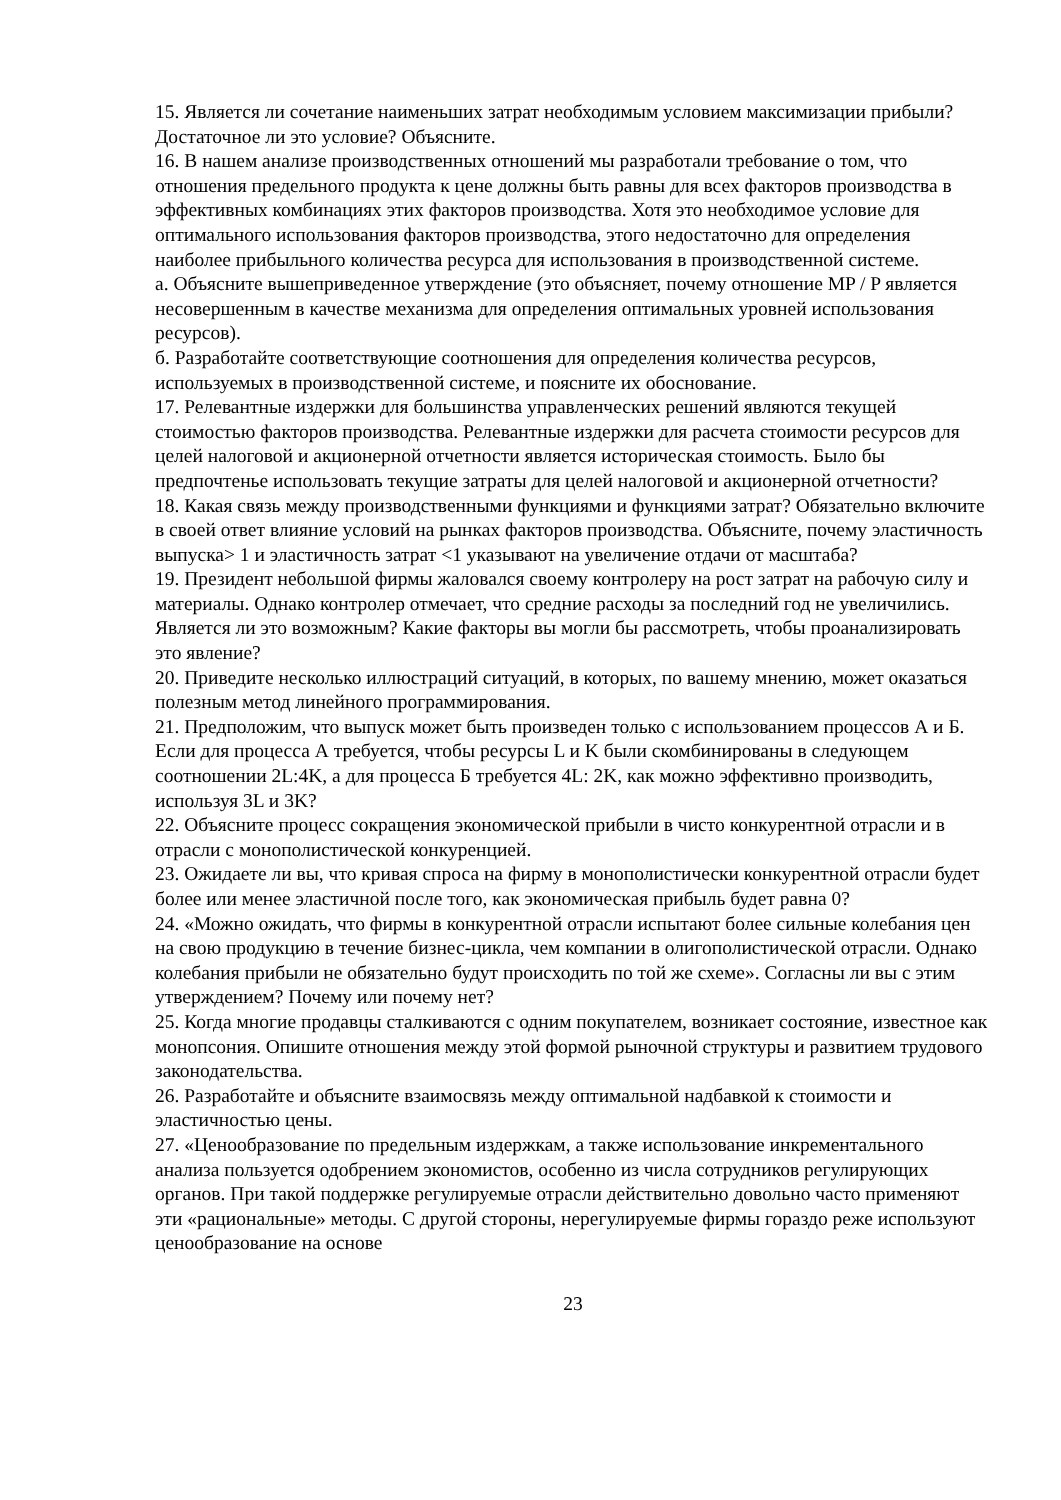15. Является ли сочетание наименьших затрат необходимым условием максимизации прибыли? Достаточное ли это условие? Объясните.
16. В нашем анализе производственных отношений мы разработали требование о том, что отношения предельного продукта к цене должны быть равны для всех факторов производства в эффективных комбинациях этих факторов производства. Хотя это необходимое условие для оптимального использования факторов производства, этого недостаточно для определения наиболее прибыльного количества ресурса для использования в производственной системе.
а. Объясните вышеприведенное утверждение (это объясняет, почему отношение MP / P является несовершенным в качестве механизма для определения оптимальных уровней использования ресурсов).
б. Разработайте соответствующие соотношения для определения количества ресурсов, используемых в производственной системе, и поясните их обоснование.
17. Релевантные издержки для большинства управленческих решений являются текущей стоимостью факторов производства. Релевантные издержки для расчета стоимости ресурсов для целей налоговой и акционерной отчетности является историческая стоимость. Было бы предпочтенье использовать текущие затраты для целей налоговой и акционерной отчетности?
18. Какая связь между производственными функциями и функциями затрат? Обязательно включите в своей ответ влияние условий на рынках факторов производства. Объясните, почему эластичность выпуска> 1 и эластичность затрат <1 указывают на увеличение отдачи от масштаба?
19. Президент небольшой фирмы жаловался своему контролеру на рост затрат на рабочую силу и материалы. Однако контролер отмечает, что средние расходы за последний год не увеличились. Является ли это возможным? Какие факторы вы могли бы рассмотреть, чтобы проанализировать это явление?
20. Приведите несколько иллюстраций ситуаций, в которых, по вашему мнению, может оказаться полезным метод линейного программирования.
21. Предположим, что выпуск может быть произведен только с использованием процессов А и Б. Если для процесса А требуется, чтобы ресурсы L и K были скомбинированы в следующем соотношении 2L:4K, а для процесса Б требуется 4L: 2K, как можно эффективно производить, используя 3L и 3K?
22. Объясните процесс сокращения экономической прибыли в чисто конкурентной отрасли и в отрасли с монополистической конкуренцией.
23. Ожидаете ли вы, что кривая спроса на фирму в монополистически конкурентной отрасли будет более или менее эластичной после того, как экономическая прибыль будет равна 0?
24. «Можно ожидать, что фирмы в конкурентной отрасли испытают более сильные колебания цен на свою продукцию в течение бизнес-цикла, чем компании в олигополистической отрасли. Однако колебания прибыли не обязательно будут происходить по той же схеме». Согласны ли вы с этим утверждением? Почему или почему нет?
25. Когда многие продавцы сталкиваются с одним покупателем, возникает состояние, известное как монопсония. Опишите отношения между этой формой рыночной структуры и развитием трудового законодательства.
26. Разработайте и объясните взаимосвязь между оптимальной надбавкой к стоимости и эластичностью цены.
27. «Ценообразование по предельным издержкам, а также использование инкрементального анализа пользуется одобрением экономистов, особенно из числа сотрудников регулирующих органов. При такой поддержке регулируемые отрасли действительно довольно часто применяют эти «рациональные» методы. С другой стороны, нерегулируемые фирмы гораздо реже используют ценообразование на основе
23